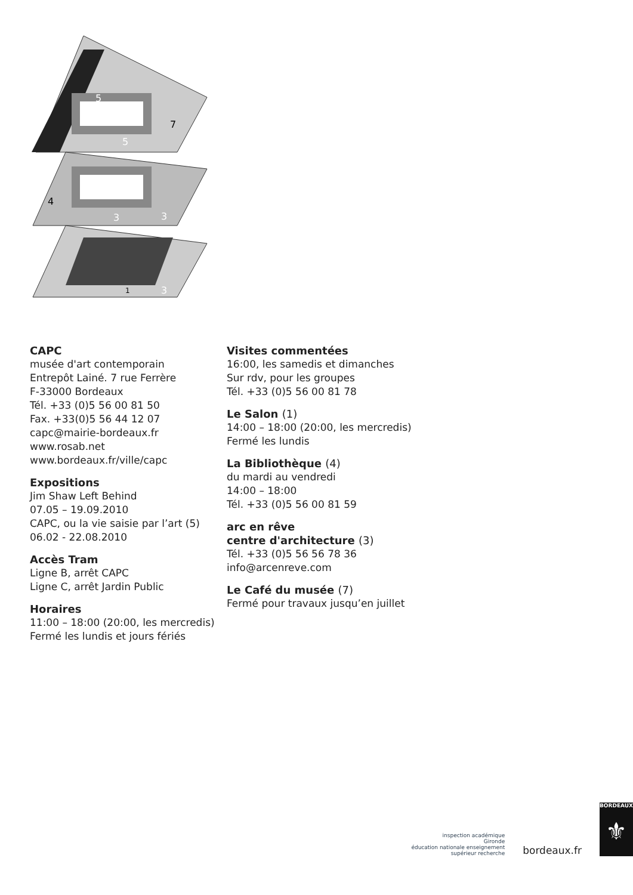5
5
7
4
3
3
1
3
CAPC
musée d'art contemporain
Entrepôt Lainé. 7 rue Ferrère
F-33000 Bordeaux
Tél. +33 (0)5 56 00 81 50
Fax. +33(0)5 56 44 12 07
capc@mairie-bordeaux.fr
www.rosab.net
www.bordeaux.fr/ville/capc
Expositions
Jim Shaw Left Behind
07.05 – 19.09.2010
CAPC, ou la vie saisie par l’art (5)
06.02 - 22.08.2010
Accès Tram
Ligne B, arrêt CAPC
Ligne C, arrêt Jardin Public
Horaires
11:00 – 18:00 (20:00, les mercredis)
Fermé les lundis et jours fériés
Visites commentées
16:00, les samedis et dimanches
Sur rdv, pour les groupes
Tél. +33 (0)5 56 00 81 78
Le Salon (1)
14:00 – 18:00 (20:00, les mercredis)
Fermé les lundis
La Bibliothèque (4)
du mardi au vendredi
14:00 – 18:00
Tél. +33 (0)5 56 00 81 59
arc en rêve
centre d'architecture (3)
Tél. +33 (0)5 56 56 78 36
info@arcenreve.com
Le Café du musée (7)
Fermé pour travaux jusqu’en juillet
inspection académique
Gironde
éducation nationale enseignement supérieur recherche
bordeaux.fr
BORDEAUX
⚜